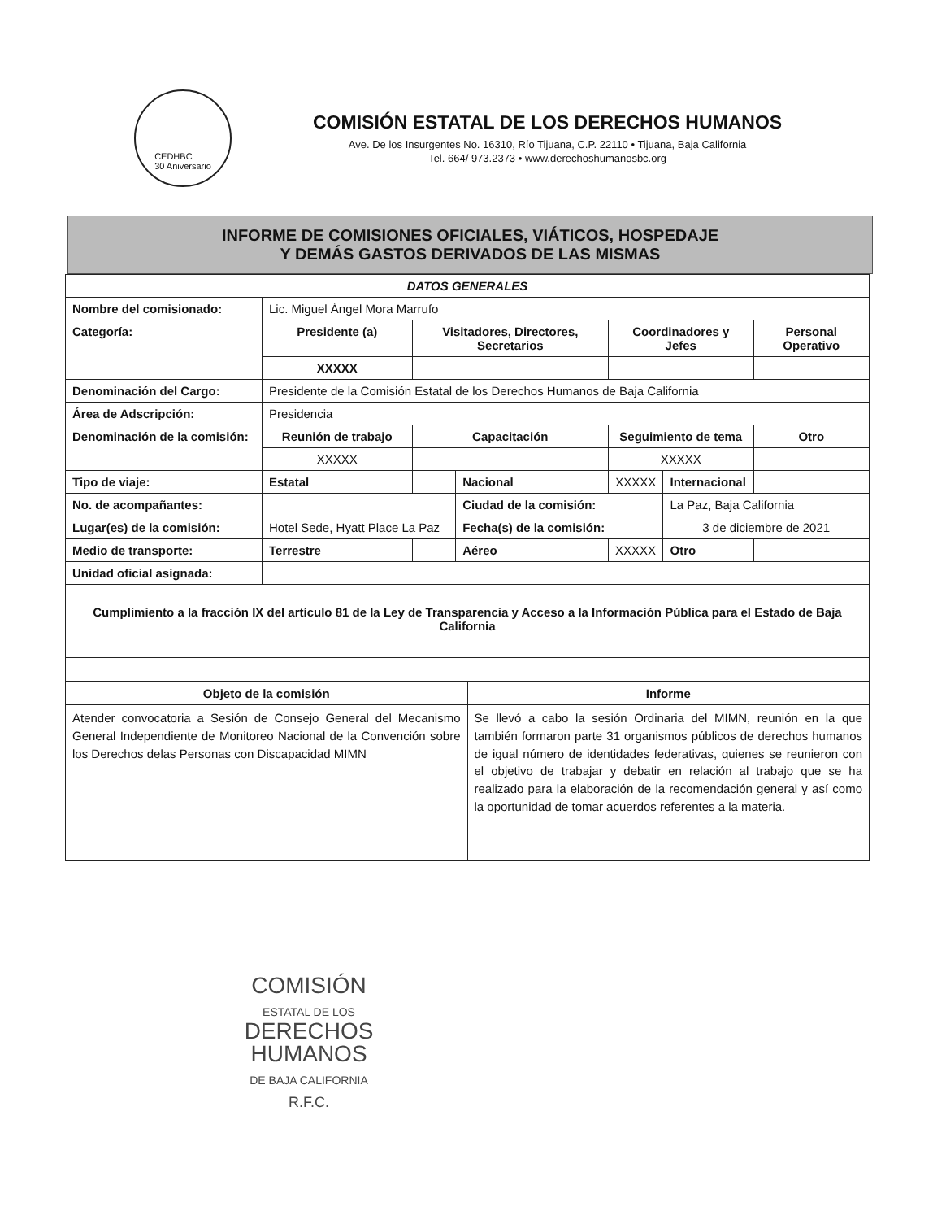CEDHBC
30 Aniversario
COMISIÓN ESTATAL DE LOS DERECHOS HUMANOS
Ave. De los Insurgentes No. 16310, Río Tijuana, C.P. 22110 • Tijuana, Baja California
Tel. 664/ 973.2373 • www.derechoshumanosbc.org
INFORME DE COMISIONES OFICIALES, VIÁTICOS, HOSPEDAJE
Y DEMÁS GASTOS DERIVADOS DE LAS MISMAS
| DATOS GENERALES | | | | | | |
| Nombre del comisionado: | Lic. Miguel Ángel Mora Marrufo | | | | | |
| Categoría: | Presidente (a) | Visitadores, Directores, Secretarios | | Coordinadores y Jefes | | Personal Operativo |
| | XXXXX | | | | | |
| Denominación del Cargo: | Presidente de la Comisión Estatal de los Derechos Humanos de Baja California | | | | | |
| Área de Adscripción: | Presidencia | | | | | |
| Denominación de la comisión: | Reunión de trabajo | Capacitación | | Seguimiento de tema | | Otro |
| | XXXXX | | | XXXXX | | |
| Tipo de viaje: | Estatal | | Nacional | XXXXX | Internacional | |
| No. de acompañantes: | | | Ciudad de la comisión: | | La Paz, Baja California | |
| Lugar(es) de la comisión: | Hotel Sede, Hyatt Place La Paz | | Fecha(s) de la comisión: | | 3 de diciembre de 2021 | |
| Medio de transporte: | Terrestre | | Aéreo | XXXXX | Otro | |
| Unidad oficial asignada: | | | | | | |
| Cumplimiento a la fracción IX del artículo 81 de la Ley de Transparencia y Acceso a la Información Pública para el Estado de Baja California | | | | | | |
| Objeto de la comisión | Informe |
| --- | --- |
| Atender convocatoria a Sesión de Consejo General del Mecanismo General Independiente de Monitoreo Nacional de la Convención sobre los Derechos delas Personas con Discapacidad MIMN | Se llevó a cabo la sesión Ordinaria del MIMN, reunión en la que también formaron parte 31 organismos públicos de derechos humanos de igual número de identidades federativas, quienes se reunieron con el objetivo de trabajar y debatir en relación al trabajo que se ha realizado para la elaboración de la recomendación general y así como la oportunidad de tomar acuerdos referentes a la materia. |
COMISIÓN
ESTATAL DE LOS
DERECHOS
HUMANOS
DE BAJA CALIFORNIA
R.F.C.